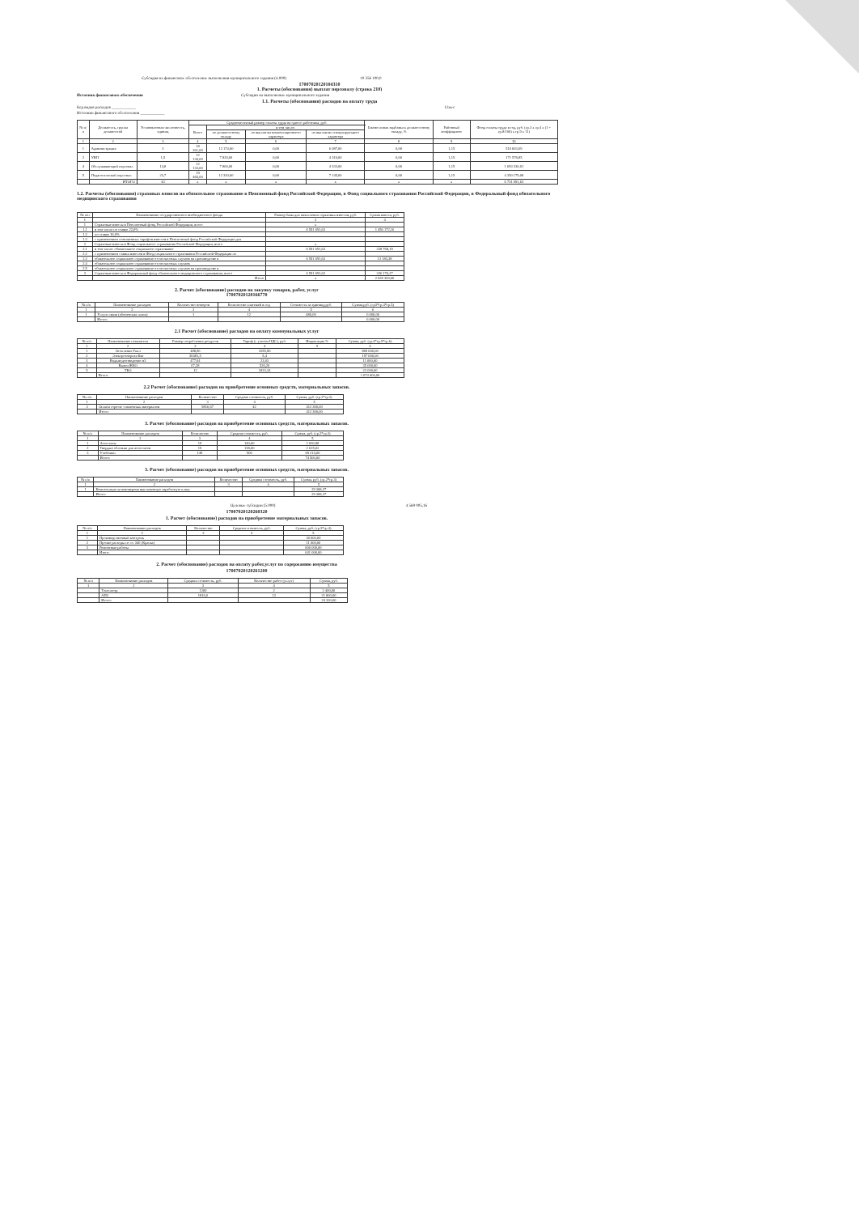Субсидия на финансовое обеспечение выполнения муниципального задания (4.000) 10 356 100,0
17007020120104310
1. Расчеты (обоснования) выплат персоналу (строка 210)
Источник финансового обеспечения Субсидии на выполнение муниципального задания
1.1. Расчеты (обоснования) расходов на оплату труда
Код видов расходов ____________ 12мес
Источник финансового обеспечения ____________
| № п/п | Должность, группа должностей | Установленная численность, единиц | Среднемесячный размер оплаты труда на одного работника, руб. | | | | Ежемесячная надбавка к должностному окладу, % | Районный коэффициент | Фонд оплаты труда в год, руб. (гр.3 х гр.4 х (1 + гр.8/100) х гр.9 х 11) |
| --- | --- | --- | --- | --- | --- | --- | --- | --- | --- |
| | | | Всего | в том числе: | | | | | |
| | | | | по должностному окладу | по выплатам компенсационного характера | по выплатам стимулирующего характера | | | |
| 1 | 2 | 3 | 4 | 5 | 6 | 7 | 8 | 9 | 10 |
| 1 | Администрация | 3 | 18 261,00 | 12 174,00 | 0,00 | 6 087,00 | 0,00 | 1,15 | 516 603,69 |
| 2 | УВП | 1,5 | 12 130,00 | 7 820,00 | 0,00 | 4 310,00 | 0,00 | 1,15 | 171 578,85 |
| 4 | Обслуживающий персонал | 14,8 | 12 133,00 | 7 800,00 | 0,00 | 4 333,00 | 0,00 | 1,15 | 1 693 330,01 |
| 5 | Педагогический персонал | 23,7 | 19 465,00 | 12 320,00 | 0,00 | 7 145,00 | 0,00 | 1,15 | 4 350 179,08 |
| | ИТОГО | 43 | x | x | x | x | x | x | 6 731 691,63 |
1.2. Расчеты (обоснования) страховых взносов на обязательное страхование в Пенсионный фонд Российской Федерации, в Фонд социального страхования Российской Федерации, в Федеральный фонд обязательного медицинского страхования
| № п/п | Наименование государственного внебюджетного фонда | Размер базы для начисления страховых взносов, руб. | Сумма взноса, руб. |
| --- | --- | --- | --- |
| 1 | 2 | 3 | 4 |
| 1 | Страховые взносы в Пенсионный фонд Российской Федерации, всего | x | |
| 1.1 | в том числе по ставке 22,0% | 6 591 691,63 | 1 450 172,16 |
| 1.2 | по ставке 10,0% | | |
| 1.3 | с применением пониженных тарифов взносов в Пенсионный фонд Российской Федерации для | | |
| 2 | Страховые взносы в Фонд социального страхования Российской Федерации, всего | x | |
| 2.1 | в том числе: обязательное социальное страхование | 6 591 691,63 | 228 768,19 |
| 2.2 | с применением ставки взносов в Фонд социального страхования Российской Федерации по | | |
| 2.3 | обязательное социальное страхование от несчастных случаев на производстве и | 6 591 691,63 | 13 183,38 |
| 2.4 | обязательное социальное страхование от несчастных случаев | | |
| 2.5 | обязательное социальное страхование от несчастных случаев на производстве и | | |
| 3 | Страховые взносы в Федеральный фонд обязательного медицинского страхования, всего | 6 591 691,63 | 336 176,27 |
| | Итого | x | 2 028 300,00 |
2. Расчет (обоснование) расходов на закупку товаров, работ, услуг
17007020120166770
| № п/п | Наименование расходов | Количество номеров | Количество платежей в год | Стоимость за единицу,руб. | Сумма,руб. (гр3*гр.4*гр.5) |
| --- | --- | --- | --- | --- | --- |
| 1 | 2 | 3 | 4 | 5 | 6 |
| 1 | Услуги связи (абоненская плата) | 1 | 12 | 480,00 | 6 000,00 |
| | Итого: | | | | 6 000,00 |
2.1 Расчет (обоснование) расходов на оплату коммунальных услуг
| № п/п | Наименование показателя | Размер потребления ресурсов | Тариф (с учетом НДС), руб. | Индексация % | Сумма, руб. (гр.4*гр.5*гр.6) |
| --- | --- | --- | --- | --- | --- |
| 1 | 2 | 3 | 4 | 5 | 6 |
| 1 | Отопление Гкал | 488,56 | 1655,90 | | 809 000,00 |
| 2 | Электроэнергия Квт | 36481,5 | 5,4 | | 197 000,00 |
| 3 | Вода,водоотведение м3 | 477,64 | 23,03 | | 11 000,00 |
| 4 | Вывоз ЖБО | 67,28 | 520,20 | | 35 000,00 |
| 5 | ТБО | 12 | 1833,34 | | 22 000,00 |
| | Итого: | | | | 1 074 000,00 |
2.2 Расчет (обоснование) расходов на приобретение основных средств, материальных запасов.
| № п/п | Наименование расходов | Количество | Средняя стоимость, руб. | Сумма, руб. (гр.2*гр.3) |
| --- | --- | --- | --- | --- |
| 1 | 2 | 3 | 4 | 5 |
| 3 | Оплата горюче -смазочных материалов | 9816,67 | 42 | 412 300,00 |
| | Итого: | | | 412 300,00 |
3. Расчет (обоснование) расходов на приобретение основных средств, материальных запасов.
| № п/п | Наименование расходов | Количество | Средняя стоимость, руб. | Сумма, руб. (гр.2*гр.3) |
| --- | --- | --- | --- | --- |
| 1 | 2 | 3 | 4 | 5 |
| 1 | Аттестаты | 19 | 140,00 | 2 660,98 |
| 2 | Твердые обложки для аттестатов | 19 | 138,00 | 2 625,02 |
| 3 | Учебники | 149 | 500 | 69 214,00 |
| | Итого: | | | 74 500,00 |
3. Расчет (обоснование) расходов на приобретение основных средств, материальных запасов.
| № п/п | Наименование расходов | Количество | Средняя стоимость, руб. | Сумма, руб. (гр.2*гр.3) |
| --- | --- | --- | --- | --- |
| 1 | 2 | 3 | 4 | 5 |
| 1 | Компенсация за невоверемя выплаченную заработную плату | | | 29 308,37 |
| | Итого: | | | 29 308,37 |
Целевые субсидии (5.000) 4 569 005,16
17007020120260320
1. Расчет (обоснование) расходов на приобретение материальных запасов.
| № п/п | Наименование расходов | Количество | Средняя стоимость, руб. | Сумма, руб. (гр.3*гр.4) |
| --- | --- | --- | --- | --- |
| 1 | 2 | 3 | 4 | 5 |
| 1 | Производственный контроль | | | 30 000,00 |
| 2 | Прочие расходы по ст. 340 (Краска) | | | 11 000,00 |
| 3 | Ремонтные работы | | | 600 000,00 |
| | Итого: | | | 641 000,00 |
2. Расчет (обоснование) расходов на оплату работ,услуг по содержанию имущества
17007020120261200
| № п/п | Наименование расходов | Средняя стоимость, руб. | Количество работ (услуг) | Сумма, руб. |
| --- | --- | --- | --- | --- |
| 1 | 2 | 3 | 4 | 5 |
| | Техосмотр | 1200 | 2 | 2 400,00 |
| | АПС | 1816,6 | 12 | 21 800,00 |
| | Итого: | | | 24 200,00 |